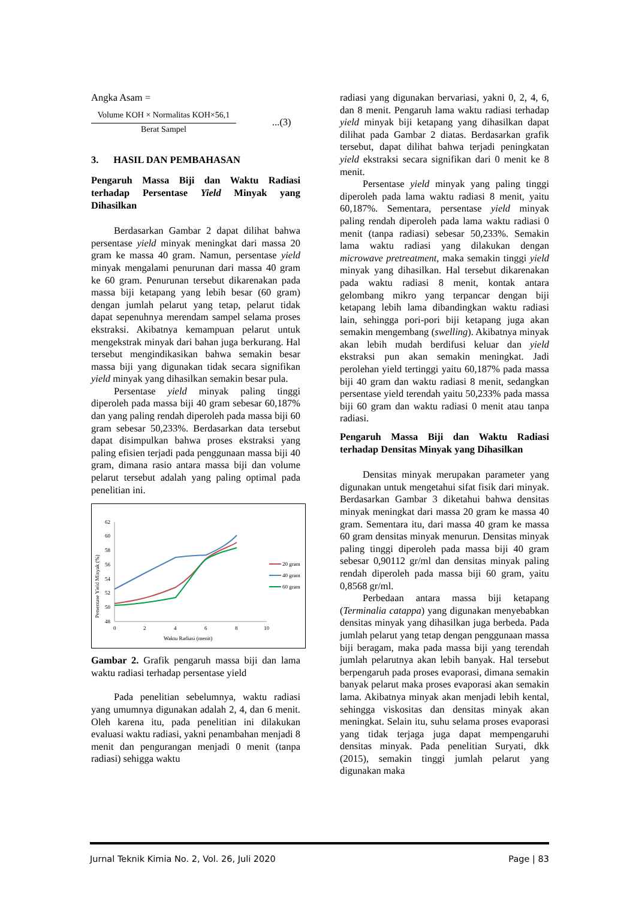Angka Asam =
Volume KOH × Normalitas KOH×56,1
Berat Sampel
...(3)
3. HASIL DAN PEMBAHASAN
Pengaruh Massa Biji dan Waktu Radiasi terhadap Persentase Yield Minyak yang Dihasilkan
Berdasarkan Gambar 2 dapat dilihat bahwa persentase yield minyak meningkat dari massa 20 gram ke massa 40 gram. Namun, persentase yield minyak mengalami penurunan dari massa 40 gram ke 60 gram. Penurunan tersebut dikarenakan pada massa biji ketapang yang lebih besar (60 gram) dengan jumlah pelarut yang tetap, pelarut tidak dapat sepenuhnya merendam sampel selama proses ekstraksi. Akibatnya kemampuan pelarut untuk mengekstrak minyak dari bahan juga berkurang. Hal tersebut mengindikasikan bahwa semakin besar massa biji yang digunakan tidak secara signifikan yield minyak yang dihasilkan semakin besar pula.
Persentase yield minyak paling tinggi diperoleh pada massa biji 40 gram sebesar 60,187% dan yang paling rendah diperoleh pada massa biji 60 gram sebesar 50,233%. Berdasarkan data tersebut dapat disimpulkan bahwa proses ekstraksi yang paling efisien terjadi pada penggunaan massa biji 40 gram, dimana rasio antara massa biji dan volume pelarut tersebut adalah yang paling optimal pada penelitian ini.
62
60
58
56
54
52
50
48
0
2
4
6
8
10
Waktu Radiasi (menit)
Persentase Yield Minyak (%)
20 gram
40 gram
60 gram
Gambar 2. Grafik pengaruh massa biji dan lama waktu radiasi terhadap persentase yield
Pada penelitian sebelumnya, waktu radiasi yang umumnya digunakan adalah 2, 4, dan 6 menit. Oleh karena itu, pada penelitian ini dilakukan evaluasi waktu radiasi, yakni penambahan menjadi 8 menit dan pengurangan menjadi 0 menit (tanpa radiasi) sehigga waktu
radiasi yang digunakan bervariasi, yakni 0, 2, 4, 6, dan 8 menit. Pengaruh lama waktu radiasi terhadap yield minyak biji ketapang yang dihasilkan dapat dilihat pada Gambar 2 diatas. Berdasarkan grafik tersebut, dapat dilihat bahwa terjadi peningkatan yield ekstraksi secara signifikan dari 0 menit ke 8 menit.
Persentase yield minyak yang paling tinggi diperoleh pada lama waktu radiasi 8 menit, yaitu 60,187%. Sementara, persentase yield minyak paling rendah diperoleh pada lama waktu radiasi 0 menit (tanpa radiasi) sebesar 50,233%. Semakin lama waktu radiasi yang dilakukan dengan microwave pretreatment, maka semakin tinggi yield minyak yang dihasilkan. Hal tersebut dikarenakan pada waktu radiasi 8 menit, kontak antara gelombang mikro yang terpancar dengan biji ketapang lebih lama dibandingkan waktu radiasi lain, sehingga pori-pori biji ketapang juga akan semakin mengembang (swelling). Akibatnya minyak akan lebih mudah berdifusi keluar dan yield ekstraksi pun akan semakin meningkat. Jadi perolehan yield tertinggi yaitu 60,187% pada massa biji 40 gram dan waktu radiasi 8 menit, sedangkan persentase yield terendah yaitu 50,233% pada massa biji 60 gram dan waktu radiasi 0 menit atau tanpa radiasi.
Pengaruh Massa Biji dan Waktu Radiasi terhadap Densitas Minyak yang Dihasilkan
Densitas minyak merupakan parameter yang digunakan untuk mengetahui sifat fisik dari minyak. Berdasarkan Gambar 3 diketahui bahwa densitas minyak meningkat dari massa 20 gram ke massa 40 gram. Sementara itu, dari massa 40 gram ke massa 60 gram densitas minyak menurun. Densitas minyak paling tinggi diperoleh pada massa biji 40 gram sebesar 0,90112 gr/ml dan densitas minyak paling rendah diperoleh pada massa biji 60 gram, yaitu 0,8568 gr/ml.
Perbedaan antara massa biji ketapang (Terminalia catappa) yang digunakan menyebabkan densitas minyak yang dihasilkan juga berbeda. Pada jumlah pelarut yang tetap dengan penggunaan massa biji beragam, maka pada massa biji yang terendah jumlah pelarutnya akan lebih banyak. Hal tersebut berpengaruh pada proses evaporasi, dimana semakin banyak pelarut maka proses evaporasi akan semakin lama. Akibatnya minyak akan menjadi lebih kental, sehingga viskositas dan densitas minyak akan meningkat. Selain itu, suhu selama proses evaporasi yang tidak terjaga juga dapat mempengaruhi densitas minyak. Pada penelitian Suryati, dkk (2015), semakin tinggi jumlah pelarut yang digunakan maka
Jurnal Teknik Kimia No. 2, Vol. 26, Juli 2020 Page | 83